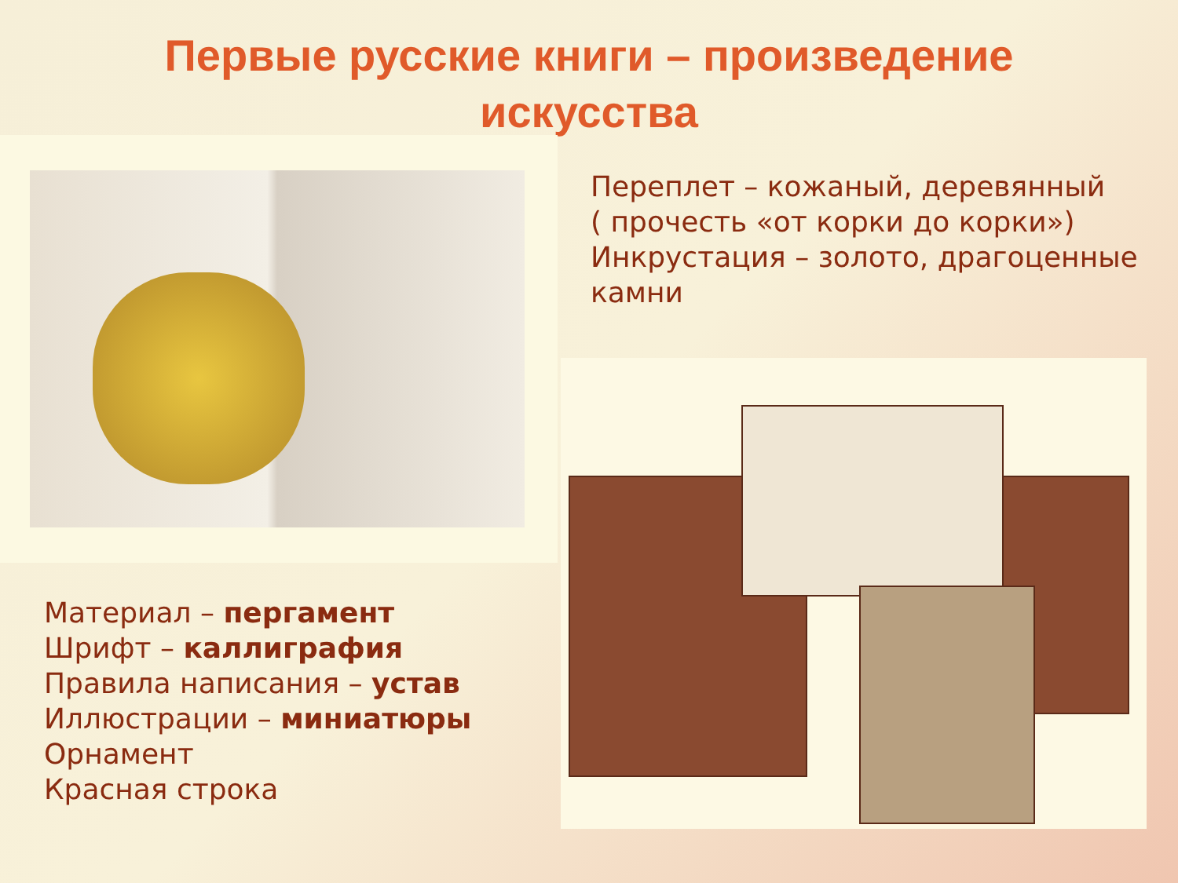Первые русские книги – произведение
искусства
Переплет – кожаный, деревянный
( прочесть «от корки до корки»)
Инкрустация – золото, драгоценные
камни
Материал – пергамент
Шрифт – каллиграфия
Правила написания – устав
Иллюстрации – миниатюры
Орнамент
Красная строка